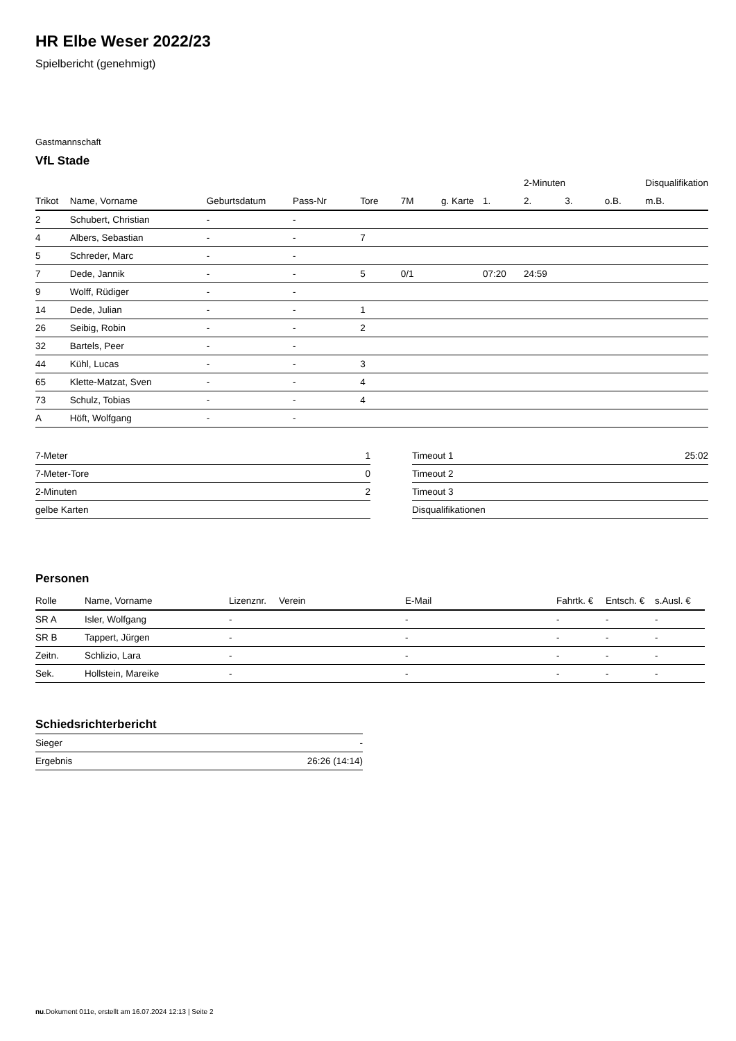HR Elbe Weser 2022/23
Spielbericht (genehmigt)
Gastmannschaft
VfL Stade
| | | | | | | | | 2-Minuten | | | Disqualifikation |
| --- | --- | --- | --- | --- | --- | --- | --- | --- | --- | --- | --- |
| Trikot | Name, Vorname | Geburtsdatum | Pass-Nr | Tore | 7M | g. Karte | 1. | 2. | 3. | o.B. | m.B. |
| 2 | Schubert, Christian | - | - | | | | | | | | |
| 4 | Albers, Sebastian | - | - | 7 | | | | | | | |
| 5 | Schreder, Marc | - | - | | | | | | | | |
| 7 | Dede, Jannik | - | - | 5 | 0/1 | | 07:20 | 24:59 | | | |
| 9 | Wolff, Rüdiger | - | - | | | | | | | | |
| 14 | Dede, Julian | - | - | 1 | | | | | | | |
| 26 | Seibig, Robin | - | - | 2 | | | | | | | |
| 32 | Bartels, Peer | - | - | | | | | | | | |
| 44 | Kühl, Lucas | - | - | 3 | | | | | | | |
| 65 | Klette-Matzat, Sven | - | - | 4 | | | | | | | |
| 73 | Schulz, Tobias | - | - | 4 | | | | | | | |
| A | Höft, Wolfgang | - | - | | | | | | | | |
| 7-Meter | 1 |
| 7-Meter-Tore | 0 |
| 2-Minuten | 2 |
| gelbe Karten | |
| Timeout 1 | 25:02 |
| Timeout 2 | |
| Timeout 3 | |
| Disqualifikationen | |
Personen
| Rolle | Name, Vorname | Lizenznr. | Verein | E-Mail | Fahrtk. € | Entsch. € | s.Ausl. € |
| --- | --- | --- | --- | --- | --- | --- | --- |
| SR A | Isler, Wolfgang | - | | - | - | - | - |
| SR B | Tappert, Jürgen | - | | - | - | - | - |
| Zeitn. | Schlizio, Lara | - | | - | - | - | - |
| Sek. | Hollstein, Mareike | - | | - | - | - | - |
Schiedsrichterbericht
| Sieger | - |
| Ergebnis | 26:26 (14:14) |
nu.Dokument 011e, erstellt am 16.07.2024 12:13 | Seite 2